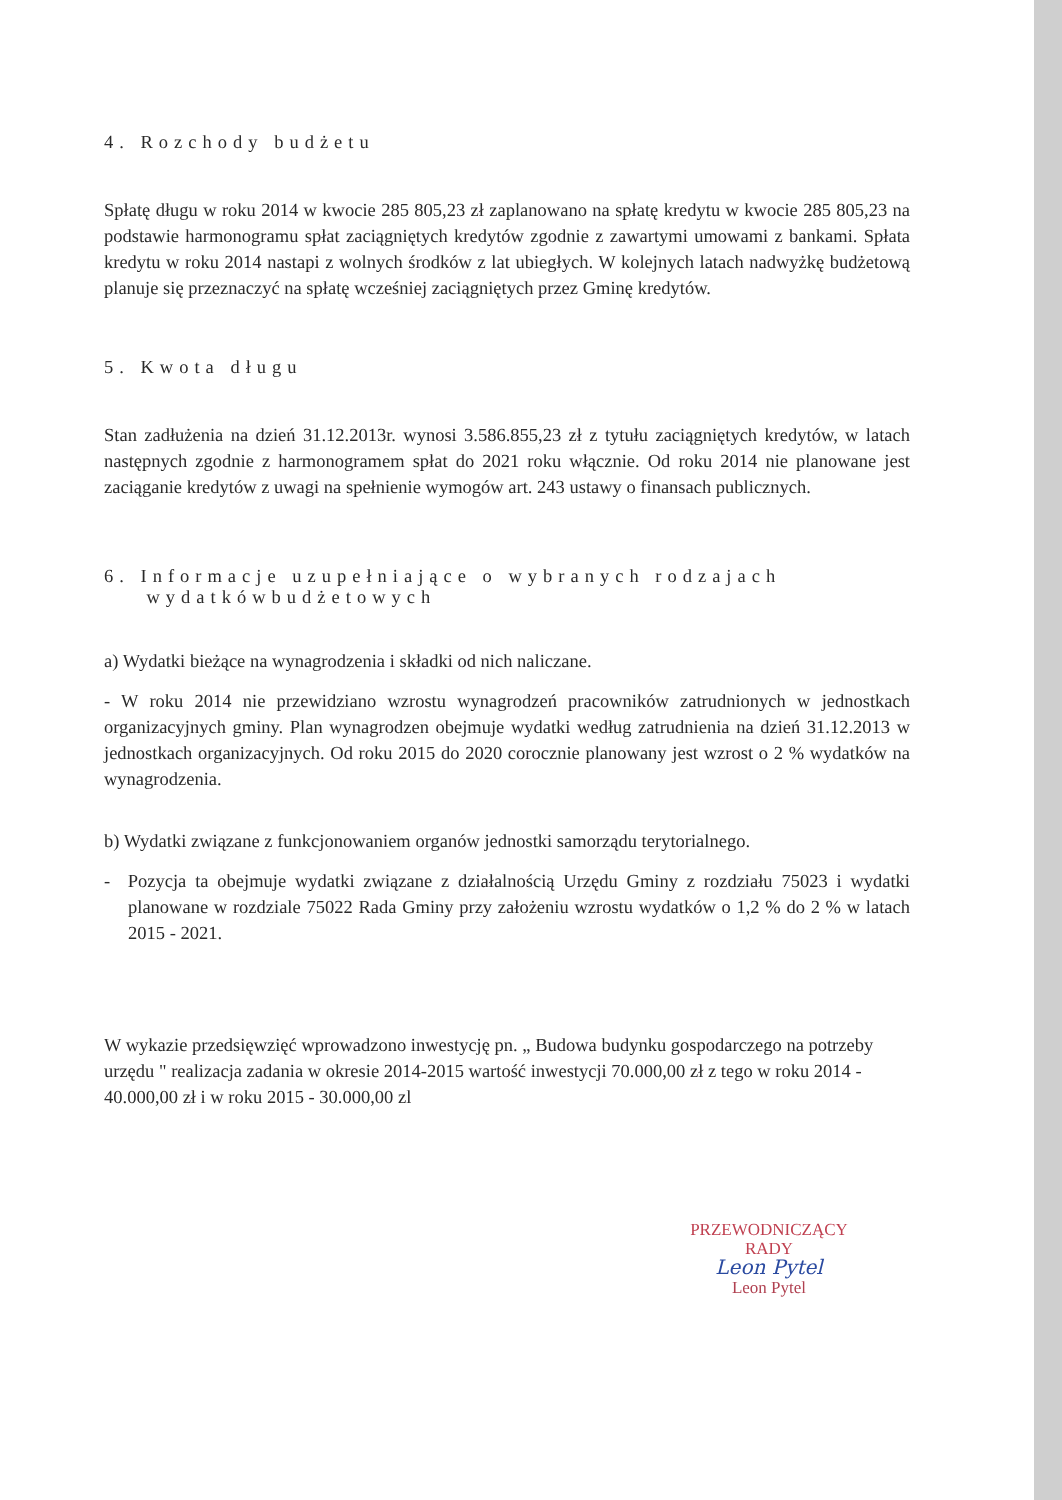4. Rozchody budżetu
Spłatę długu w roku 2014 w kwocie 285 805,23 zł zaplanowano na spłatę kredytu w kwocie 285 805,23 na podstawie harmonogramu spłat zaciągniętych kredytów zgodnie z zawartymi umowami z bankami. Spłata kredytu w roku 2014 nastapi z wolnych środków z lat ubiegłych. W kolejnych latach nadwyżkę budżetową planuje się przeznaczyć na spłatę wcześniej zaciągniętych przez Gminę kredytów.
5. Kwota długu
Stan zadłużenia na dzień 31.12.2013r. wynosi 3.586.855,23 zł z tytułu zaciągniętych kredytów, w latach następnych zgodnie z harmonogramem spłat do 2021 roku włącznie. Od roku 2014 nie planowane jest zaciąganie kredytów z uwagi na spełnienie wymogów art. 243 ustawy o finansach publicznych.
6. Informacje uzupełniające o wybranych rodzajach
wydatkówbudżetowych
a) Wydatki bieżące na wynagrodzenia i składki od nich naliczane.
- W roku 2014 nie przewidziano wzrostu wynagrodzeń pracowników zatrudnionych w jednostkach organizacyjnych gminy. Plan wynagrodzen obejmuje wydatki według zatrudnienia na dzień 31.12.2013 w jednostkach organizacyjnych. Od roku 2015 do 2020 corocznie planowany jest wzrost o 2 % wydatków na wynagrodzenia.
b) Wydatki związane z funkcjonowaniem organów jednostki samorządu terytorialnego.
- Pozycja ta obejmuje wydatki związane z działalnością Urzędu Gminy z rozdziału 75023 i wydatki planowane w rozdziale 75022 Rada Gminy przy założeniu wzrostu wydatków o 1,2 % do 2 % w latach 2015 - 2021.
W wykazie przedsięwzięć wprowadzono inwestycję pn. „ Budowa budynku gospodarczego na potrzeby urzędu " realizacja zadania w okresie 2014-2015 wartość inwestycji 70.000,00 zł z tego w roku 2014 - 40.000,00 zł i w roku 2015 - 30.000,00 zl
PRZEWODNICZĄCY
RADY
Leon Pytel
Leon Pytel